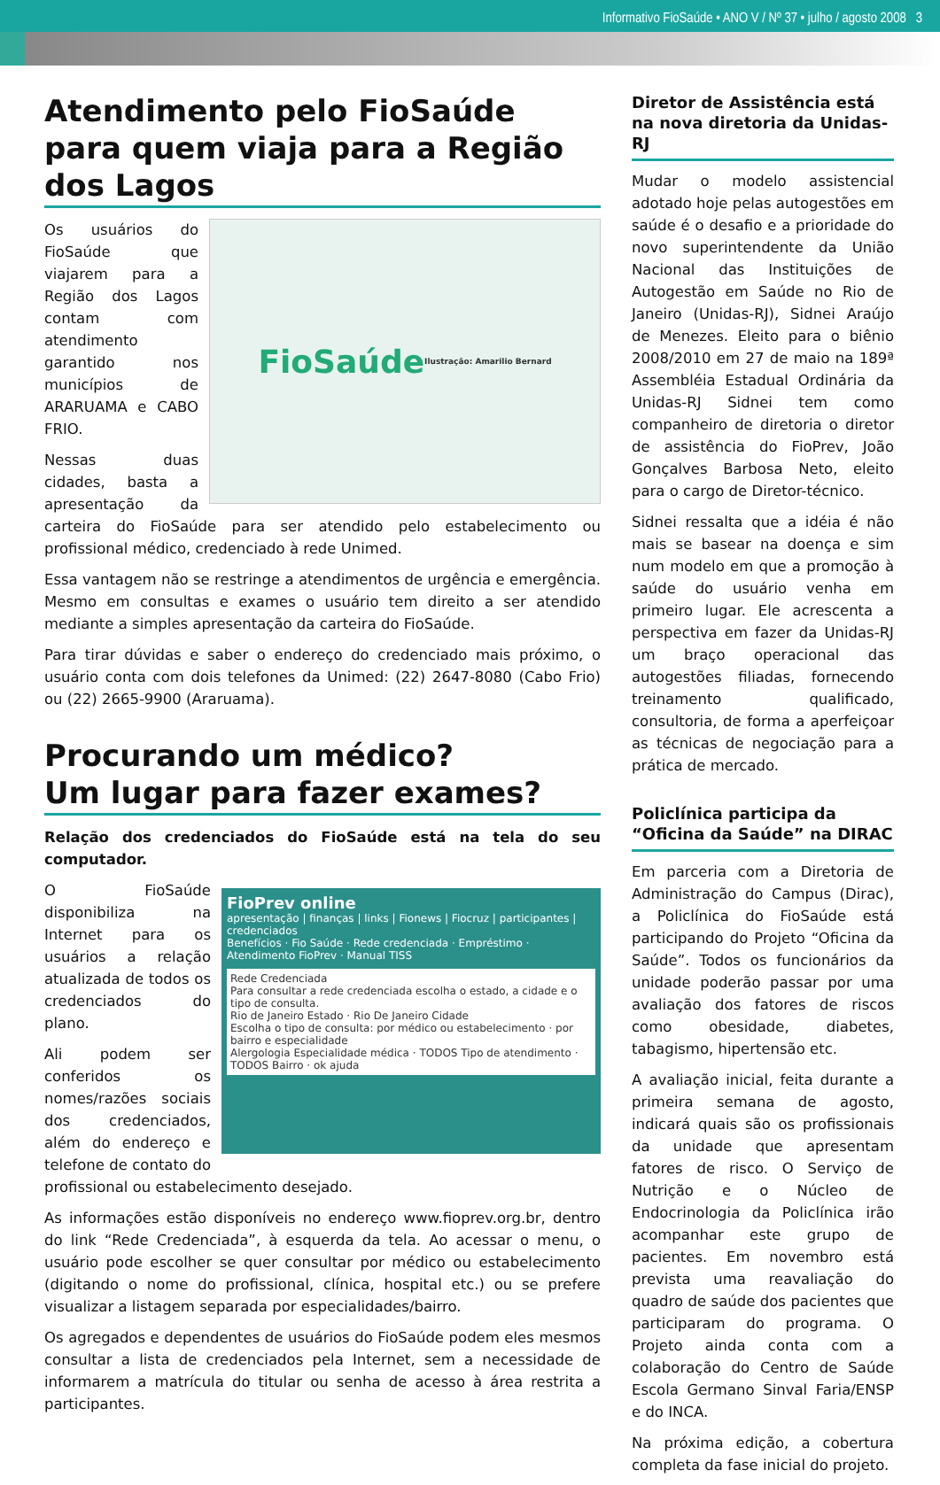Informativo FioSaúde • ANO V / Nº 37 • julho / agosto 2008 3
Atendimento pelo FioSaúde para quem viaja para a Região dos Lagos
FioSaúde
Ilustração: Amarilio Bernard
Os usuários do FioSaúde que viajarem para a Região dos Lagos contam com atendimento garantido nos municípios de ARARUAMA e CABO FRIO.
Nessas duas cidades, basta a apresentação da carteira do FioSaúde para ser atendido pelo estabelecimento ou profissional médico, credenciado à rede Unimed.
Essa vantagem não se restringe a atendimentos de urgência e emergência. Mesmo em consultas e exames o usuário tem direito a ser atendido mediante a simples apresentação da carteira do FioSaúde.
Para tirar dúvidas e saber o endereço do credenciado mais próximo, o usuário conta com dois telefones da Unimed: (22) 2647-8080 (Cabo Frio) ou (22) 2665-9900 (Araruama).
Procurando um médico?
Um lugar para fazer exames?
Relação dos credenciados do FioSaúde está na tela do seu computador.
FioPrev online
apresentação | finanças | links | Fionews | Fiocruz | participantes | credenciados
Benefícios · Fio Saúde · Rede credenciada · Empréstimo · Atendimento FioPrev · Manual TISS
Rede Credenciada
Para consultar a rede credenciada escolha o estado, a cidade e o tipo de consulta.
Rio de Janeiro Estado · Rio De Janeiro Cidade
Escolha o tipo de consulta: por médico ou estabelecimento · por bairro e especialidade
Alergologia Especialidade médica · TODOS Tipo de atendimento · TODOS Bairro · ok ajuda
O FioSaúde disponibiliza na Internet para os usuários a relação atualizada de todos os credenciados do plano.
Ali podem ser conferidos os nomes/razões sociais dos credenciados, além do endereço e telefone de contato do profissional ou estabelecimento desejado.
As informações estão disponíveis no endereço www.fioprev.org.br, dentro do link “Rede Credenciada”, à esquerda da tela. Ao acessar o menu, o usuário pode escolher se quer consultar por médico ou estabelecimento (digitando o nome do profissional, clínica, hospital etc.) ou se prefere visualizar a listagem separada por especialidades/bairro.
Os agregados e dependentes de usuários do FioSaúde podem eles mesmos consultar a lista de credenciados pela Internet, sem a necessidade de informarem a matrícula do titular ou senha de acesso à área restrita a participantes.
Diretor de Assistência está na nova diretoria da Unidas-RJ
Mudar o modelo assistencial adotado hoje pelas autogestões em saúde é o desafio e a prioridade do novo superintendente da União Nacional das Instituições de Autogestão em Saúde no Rio de Janeiro (Unidas-RJ), Sidnei Araújo de Menezes. Eleito para o biênio 2008/2010 em 27 de maio na 189ª Assembléia Estadual Ordinária da Unidas-RJ Sidnei tem como companheiro de diretoria o diretor de assistência do FioPrev, João Gonçalves Barbosa Neto, eleito para o cargo de Diretor-técnico.
Sidnei ressalta que a idéia é não mais se basear na doença e sim num modelo em que a promoção à saúde do usuário venha em primeiro lugar. Ele acrescenta a perspectiva em fazer da Unidas-RJ um braço operacional das autogestões filiadas, fornecendo treinamento qualificado, consultoria, de forma a aperfeiçoar as técnicas de negociação para a prática de mercado.
Policlínica participa da “Oficina da Saúde” na DIRAC
Em parceria com a Diretoria de Administração do Campus (Dirac), a Policlínica do FioSaúde está participando do Projeto “Oficina da Saúde”. Todos os funcionários da unidade poderão passar por uma avaliação dos fatores de riscos como obesidade, diabetes, tabagismo, hipertensão etc.
A avaliação inicial, feita durante a primeira semana de agosto, indicará quais são os profissionais da unidade que apresentam fatores de risco. O Serviço de Nutrição e o Núcleo de Endocrinologia da Policlínica irão acompanhar este grupo de pacientes. Em novembro está prevista uma reavaliação do quadro de saúde dos pacientes que participaram do programa. O Projeto ainda conta com a colaboração do Centro de Saúde Escola Germano Sinval Faria/ENSP e do INCA.
Na próxima edição, a cobertura completa da fase inicial do projeto.